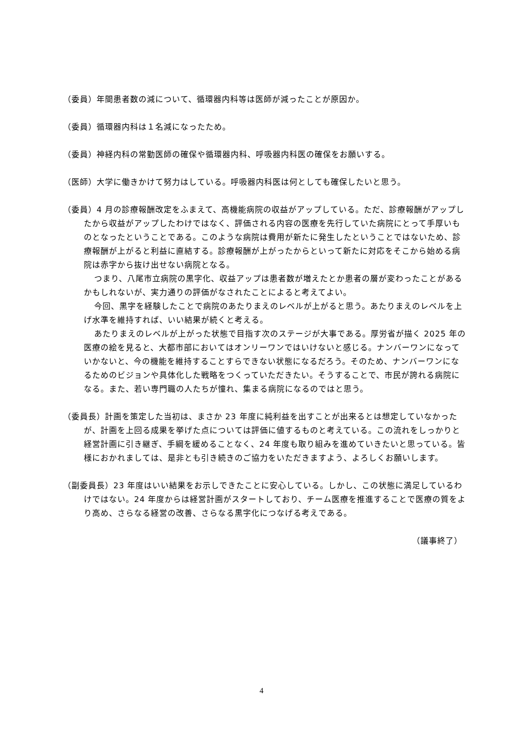（委員）年間患者数の減について、循環器内科等は医師が減ったことが原因か。
（委員）循環器内科は１名減になったため。
（委員）神経内科の常勤医師の確保や循環器内科、呼吸器内科医の確保をお願いする。
（医師）大学に働きかけて努力はしている。呼吸器内科医は何としても確保したいと思う。
（委員）4 月の診療報酬改定をふまえて、高機能病院の収益がアップしている。ただ、診療報酬がアップしたから収益がアップしたわけではなく、評価される内容の医療を先行していた病院にとって手厚いものとなったということである。このような病院は費用が新たに発生したということではないため、診療報酬が上がると利益に直結する。診療報酬が上がったからといって新たに対応をそこから始める病院は赤字から抜け出せない病院となる。
つまり、八尾市立病院の黒字化、収益アップは患者数が増えたとか患者の層が変わったことがあるかもしれないが、実力通りの評価がなされたことによると考えてよい。
今回、黒字を経験したことで病院のあたりまえのレベルが上がると思う。あたりまえのレベルを上げ水準を維持すれば、いい結果が続くと考える。
あたりまえのレベルが上がった状態で目指す次のステージが大事である。厚労省が描く 2025 年の医療の絵を見ると、大都市部においてはオンリーワンではいけないと感じる。ナンバーワンになっていかないと、今の機能を維持することすらできない状態になるだろう。そのため、ナンバーワンになるためのビジョンや具体化した戦略をつくっていただきたい。そうすることで、市民が誇れる病院になる。また、若い専門職の人たちが憧れ、集まる病院になるのではと思う。
（委員長）計画を策定した当初は、まさか 23 年度に純利益を出すことが出来るとは想定していなかったが、計画を上回る成果を挙げた点については評価に値するものと考えている。この流れをしっかりと経営計画に引き継ぎ、手綱を緩めることなく、24 年度も取り組みを進めていきたいと思っている。皆様におかれましては、是非とも引き続きのご協力をいただきますよう、よろしくお願いします。
（副委員長）23 年度はいい結果をお示しできたことに安心している。しかし、この状態に満足しているわけではない。24 年度からは経営計画がスタートしており、チーム医療を推進することで医療の質をより高め、さらなる経営の改善、さらなる黒字化につなげる考えである。
（議事終了）
4